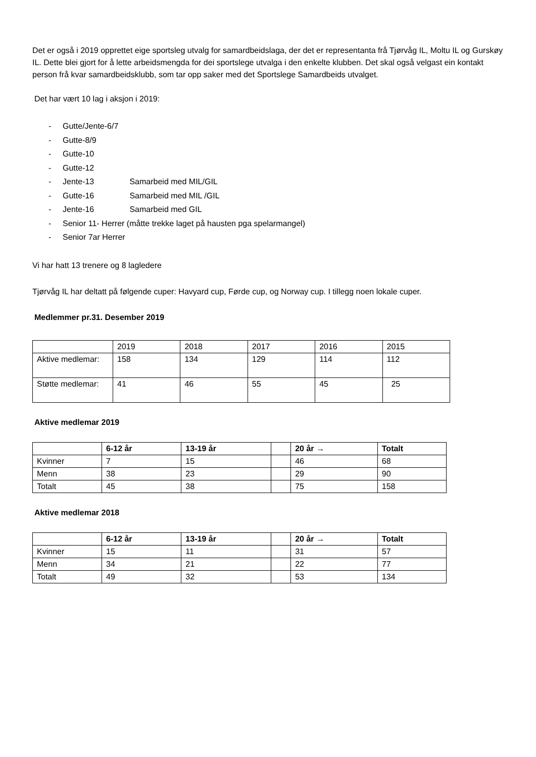Det er også i 2019 opprettet eige sportsleg utvalg for samardbeidslaga, der det er representanta frå Tjørvåg IL, Moltu IL og Gurskøy IL. Dette blei gjort for å lette arbeidsmengda for dei sportslege utvalga i den enkelte klubben. Det skal også velgast ein kontakt person frå kvar samardbeidsklubb, som tar opp saker med det Sportslege Samardbeids utvalget.
Det har vært 10 lag i aksjon i 2019:
- Gutte/Jente-6/7
- Gutte-8/9
- Gutte-10
- Gutte-12
- Jente-13 Samarbeid med MIL/GIL
- Gutte-16 Samarbeid med MIL /GIL
- Jente-16 Samarbeid med GIL
- Senior 11- Herrer (måtte trekke laget på hausten pga spelarmangel)
- Senior 7ar Herrer
Vi har hatt 13 trenere og 8 lagledere
Tjørvåg IL har deltatt på følgende cuper: Havyard cup, Førde cup, og Norway cup. I tillegg noen lokale cuper.
Medlemmer pr.31. Desember 2019
| | 2019 | 2018 | 2017 | 2016 | 2015 |
| --- | --- | --- | --- | --- | --- |
| Aktive medlemar: | 158 | 134 | 129 | 114 | 112 |
| Støtte medlemar: | 41 | 46 | 55 | 45 | 25 |
Aktive medlemar 2019
| | 6-12 år | 13-19 år | | 20 år → | Totalt |
| --- | --- | --- | --- | --- | --- |
| Kvinner | 7 | 15 | | 46 | 68 |
| Menn | 38 | 23 | | 29 | 90 |
| Totalt | 45 | 38 | | 75 | 158 |
Aktive medlemar 2018
| | 6-12 år | 13-19 år | | 20 år → | Totalt |
| --- | --- | --- | --- | --- | --- |
| Kvinner | 15 | 11 | | 31 | 57 |
| Menn | 34 | 21 | | 22 | 77 |
| Totalt | 49 | 32 | | 53 | 134 |